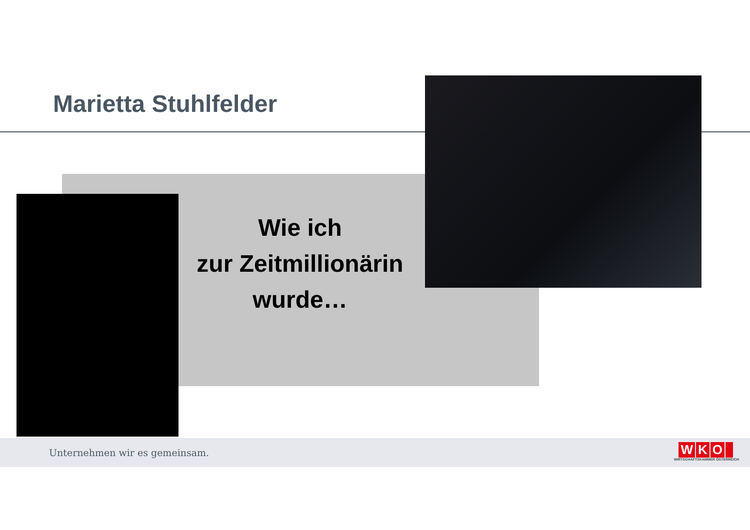Marietta Stuhlfelder
Wie ich
zur Zeitmillionärin
wurde…
Unternehmen wir es gemeinsam.
WKO
WIRTSCHAFTSKAMMER ÖSTERREICH